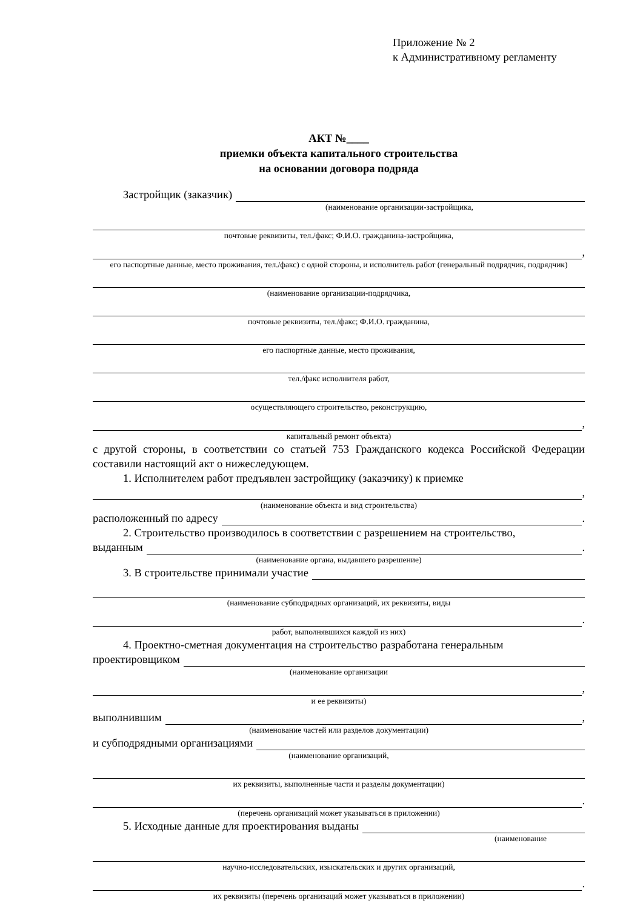Приложение № 2
к Административному регламенту
АКТ №____
приемки объекта капитального строительства
на основании договора подряда
Застройщик (заказчик)
(наименование организации-застройщика,
почтовые реквизиты, тел./факс; Ф.И.О. гражданина-застройщика,
,
его паспортные данные, место проживания, тел./факс) с одной стороны, и исполнитель работ (генеральный подрядчик, подрядчик)
(наименование организации-подрядчика,
почтовые реквизиты, тел./факс; Ф.И.О. гражданина,
его паспортные данные, место проживания,
тел./факс исполнителя работ,
осуществляющего строительство, реконструкцию,
,
капитальный ремонт объекта)
с другой стороны, в соответствии со статьей 753 Гражданского кодекса Российской Федерации составили настоящий акт о нижеследующем.
1. Исполнителем работ предъявлен застройщику (заказчику) к приемке
,
(наименование объекта и вид строительства)
расположенный по адресу .
2. Строительство производилось в соответствии с разрешением на строительство,
выданным .
(наименование органа, выдавшего разрешение)
3. В строительстве принимали участие
(наименование субподрядных организаций, их реквизиты, виды
.
работ, выполнявшихся каждой из них)
4. Проектно-сметная документация на строительство разработана генеральным
проектировщиком
(наименование организации
,
и ее реквизиты)
выполнившим ,
(наименование частей или разделов документации)
и субподрядными организациями
(наименование организаций,
их реквизиты, выполненные части и разделы документации)
.
(перечень организаций может указываться в приложении)
5. Исходные данные для проектирования выданы
(наименование
научно-исследовательских, изыскательских и других организаций,
.
их реквизиты (перечень организаций может указываться в приложении)